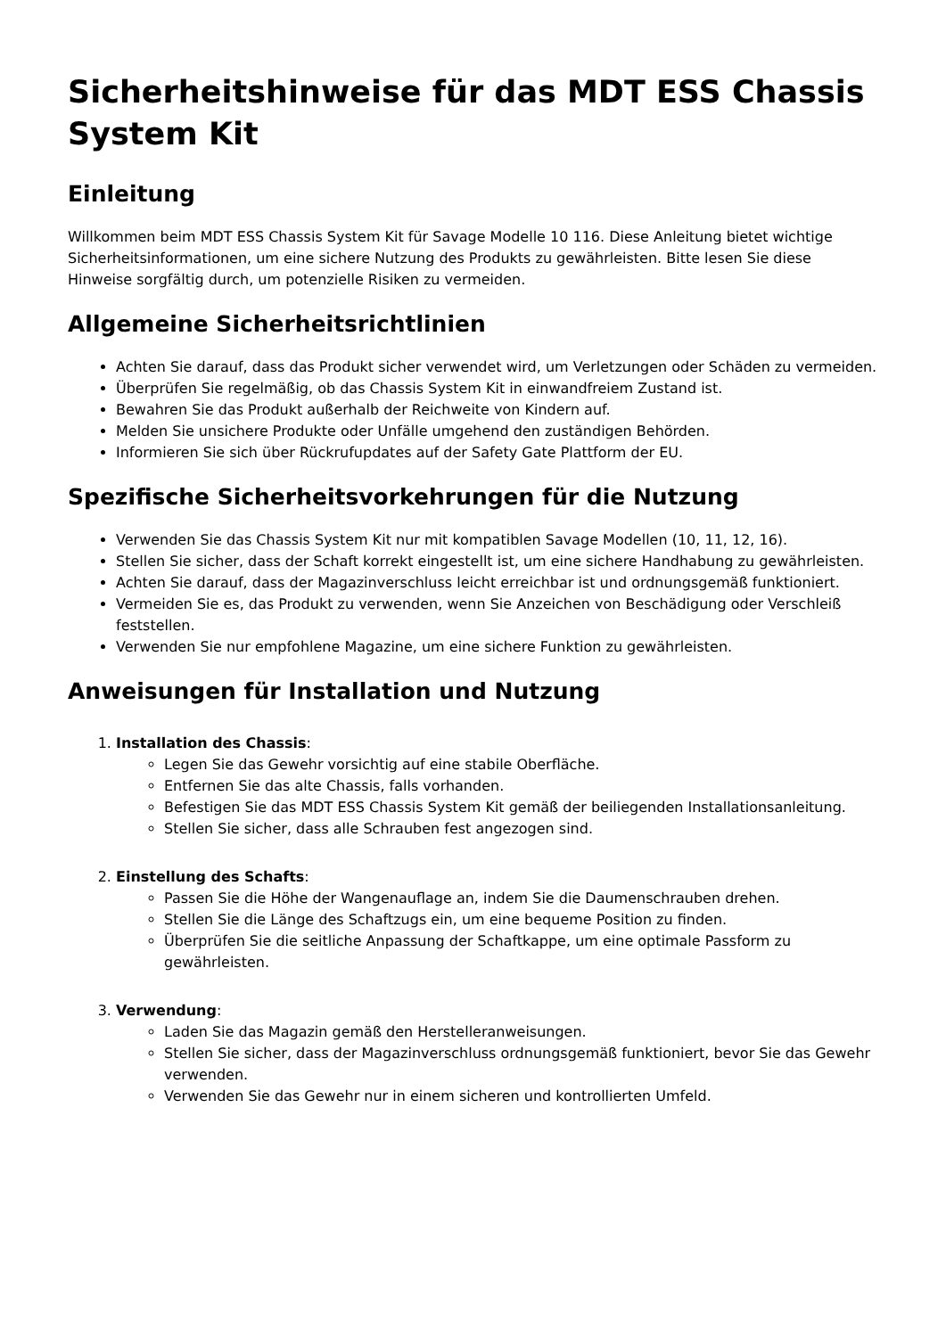Sicherheitshinweise für das MDT ESS Chassis System Kit
Einleitung
Willkommen beim MDT ESS Chassis System Kit für Savage Modelle 10 116. Diese Anleitung bietet wichtige Sicherheitsinformationen, um eine sichere Nutzung des Produkts zu gewährleisten. Bitte lesen Sie diese Hinweise sorgfältig durch, um potenzielle Risiken zu vermeiden.
Allgemeine Sicherheitsrichtlinien
Achten Sie darauf, dass das Produkt sicher verwendet wird, um Verletzungen oder Schäden zu vermeiden.
Überprüfen Sie regelmäßig, ob das Chassis System Kit in einwandfreiem Zustand ist.
Bewahren Sie das Produkt außerhalb der Reichweite von Kindern auf.
Melden Sie unsichere Produkte oder Unfälle umgehend den zuständigen Behörden.
Informieren Sie sich über Rückrufupdates auf der Safety Gate Plattform der EU.
Spezifische Sicherheitsvorkehrungen für die Nutzung
Verwenden Sie das Chassis System Kit nur mit kompatiblen Savage Modellen (10, 11, 12, 16).
Stellen Sie sicher, dass der Schaft korrekt eingestellt ist, um eine sichere Handhabung zu gewährleisten.
Achten Sie darauf, dass der Magazinverschluss leicht erreichbar ist und ordnungsgemäß funktioniert.
Vermeiden Sie es, das Produkt zu verwenden, wenn Sie Anzeichen von Beschädigung oder Verschleiß feststellen.
Verwenden Sie nur empfohlene Magazine, um eine sichere Funktion zu gewährleisten.
Anweisungen für Installation und Nutzung
1. Installation des Chassis:
Legen Sie das Gewehr vorsichtig auf eine stabile Oberfläche.
Entfernen Sie das alte Chassis, falls vorhanden.
Befestigen Sie das MDT ESS Chassis System Kit gemäß der beiliegenden Installationsanleitung.
Stellen Sie sicher, dass alle Schrauben fest angezogen sind.
2. Einstellung des Schafts:
Passen Sie die Höhe der Wangenauflage an, indem Sie die Daumenschrauben drehen.
Stellen Sie die Länge des Schaftzugs ein, um eine bequeme Position zu finden.
Überprüfen Sie die seitliche Anpassung der Schaftkappe, um eine optimale Passform zu gewährleisten.
3. Verwendung:
Laden Sie das Magazin gemäß den Herstelleranweisungen.
Stellen Sie sicher, dass der Magazinverschluss ordnungsgemäß funktioniert, bevor Sie das Gewehr verwenden.
Verwenden Sie das Gewehr nur in einem sicheren und kontrollierten Umfeld.